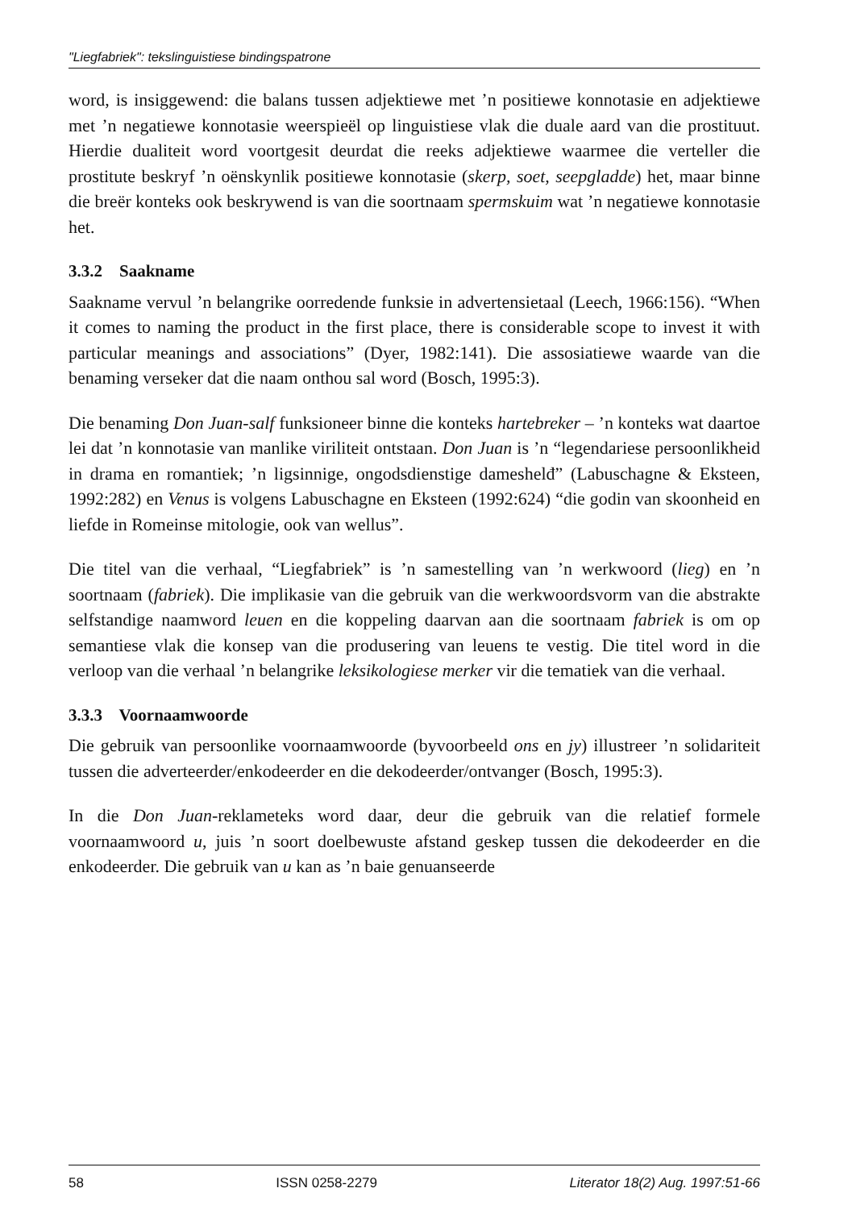"Liegfabriek": tekslinguistiese bindingspatrone
word, is insiggewend: die balans tussen adjektiewe met ’n positiewe konnotasie en adjektiewe met ’n negatiewe konnotasie weerspieël op linguistiese vlak die duale aard van die prostituut. Hierdie dualiteit word voortgesit deurdat die reeks adjektiewe waarmee die verteller die prostitute beskryf ’n oënskynlik positiewe konnotasie (skerp, soet, seepgladde) het, maar binne die breër konteks ook beskrywend is van die soortnaam spermskuim wat ’n negatiewe konnotasie het.
3.3.2 Saakname
Saakname vervul ’n belangrike oorredende funksie in advertensietaal (Leech, 1966:156). “When it comes to naming the product in the first place, there is considerable scope to invest it with particular meanings and associations” (Dyer, 1982:141). Die assosiatiewe waarde van die benaming verseker dat die naam onthou sal word (Bosch, 1995:3).
Die benaming Don Juan-salf funksioneer binne die konteks hartebreker – ’n konteks wat daartoe lei dat ’n konnotasie van manlike viriliteit ontstaan. Don Juan is ’n “legendariese persoonlikheid in drama en romantiek; ’n ligsinnige, ongodsdienstige dameshelđ” (Labuschagne & Eksteen, 1992:282) en Venus is volgens Labuschagne en Eksteen (1992:624) “die godin van skoonheid en liefde in Romeinse mitologie, ook van wellus”.
Die titel van die verhaal, “Liegfabriek” is ’n samestelling van ’n werkwoord (lieg) en ’n soortnaam (fabriek). Die implikasie van die gebruik van die werkwoordsvorm van die abstrakte selfstandige naamword leuen en die koppeling daarvan aan die soortnaam fabriek is om op semantiese vlak die konsep van die produsering van leuens te vestig. Die titel word in die verloop van die verhaal ’n belangrike leksikologiese merker vir die tematiek van die verhaal.
3.3.3 Voornaamwoorde
Die gebruik van persoonlike voornaamwoorde (byvoorbeeld ons en jy) illustreer ’n solidariteit tussen die adverteerder/enkodeerder en die dekodeerder/ontvanger (Bosch, 1995:3).
In die Don Juan-reklameteks word daar, deur die gebruik van die relatief formele voornaamwoord u, juis ’n soort doelbewuste afstand geskep tussen die dekodeerder en die enkodeerder. Die gebruik van u kan as ’n baie genuanseerde
58 ISSN 0258-2279 Literator 18(2) Aug. 1997:51-66